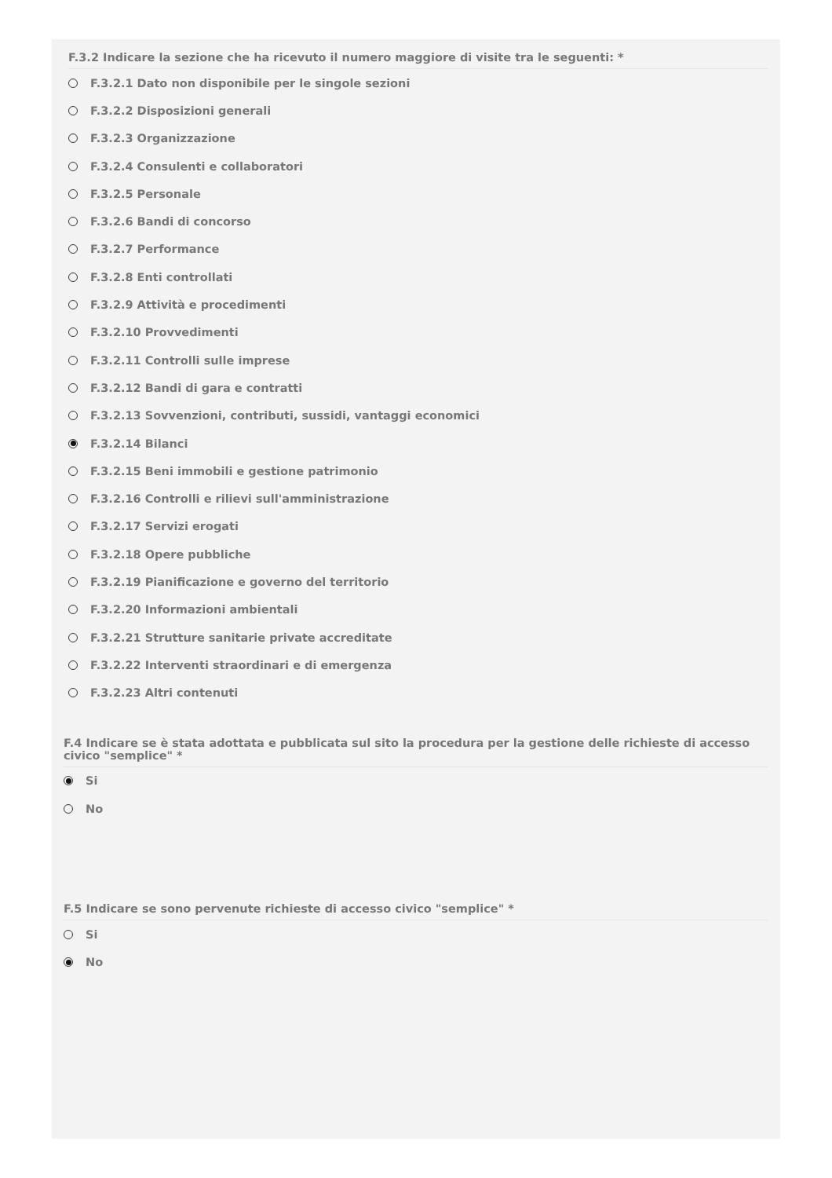F.3.2 Indicare la sezione che ha ricevuto il numero maggiore di visite tra le seguenti: *
F.3.2.1 Dato non disponibile per le singole sezioni
F.3.2.2 Disposizioni generali
F.3.2.3 Organizzazione
F.3.2.4 Consulenti e collaboratori
F.3.2.5 Personale
F.3.2.6 Bandi di concorso
F.3.2.7 Performance
F.3.2.8 Enti controllati
F.3.2.9 Attività e procedimenti
F.3.2.10 Provvedimenti
F.3.2.11 Controlli sulle imprese
F.3.2.12 Bandi di gara e contratti
F.3.2.13 Sovvenzioni, contributi, sussidi, vantaggi economici
F.3.2.14 Bilanci
F.3.2.15 Beni immobili e gestione patrimonio
F.3.2.16 Controlli e rilievi sull'amministrazione
F.3.2.17 Servizi erogati
F.3.2.18 Opere pubbliche
F.3.2.19 Pianificazione e governo del territorio
F.3.2.20 Informazioni ambientali
F.3.2.21 Strutture sanitarie private accreditate
F.3.2.22 Interventi straordinari e di emergenza
F.3.2.23 Altri contenuti
F.4 Indicare se è stata adottata e pubblicata sul sito la procedura per la gestione delle richieste di accesso civico "semplice" *
Si
No
F.5 Indicare se sono pervenute richieste di accesso civico "semplice" *
Si
No